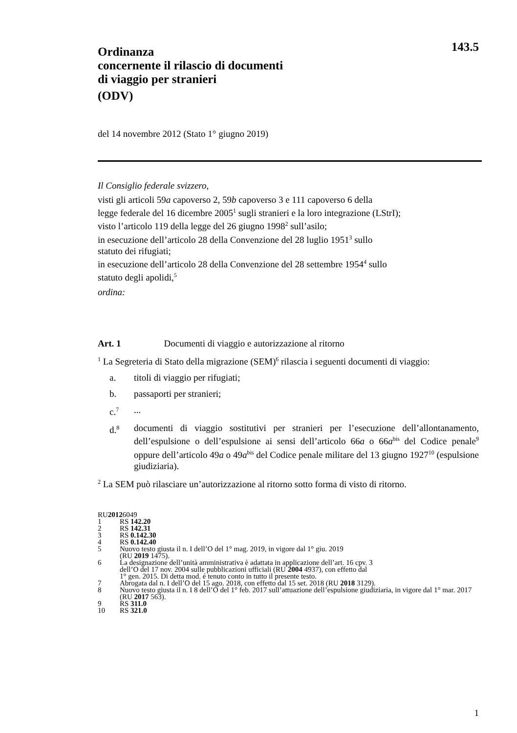143.5
Ordinanza
concernente il rilascio di documenti
di viaggio per stranieri
(ODV)
del 14 novembre 2012 (Stato 1° giugno 2019)
Il Consiglio federale svizzero,
visti gli articoli 59a capoverso 2, 59b capoverso 3 e 111 capoverso 6 della
legge federale del 16 dicembre 2005<sup>1</sup> sugli stranieri e la loro integrazione (LStrI);
visto l’articolo 119 della legge del 26 giugno 1998<sup>2</sup> sull’asilo;
in esecuzione dell’articolo 28 della Convenzione del 28 luglio 1951<sup>3</sup> sullo
statuto dei rifugiati;
in esecuzione dell’articolo 28 della Convenzione del 28 settembre 1954<sup>4</sup> sullo
statuto degli apolidi,<sup>5</sup>
ordina:
Art. 1 Documenti di viaggio e autorizzazione al ritorno
<sup>1</sup> La Segreteria di Stato della migrazione (SEM)<sup>6</sup> rilascia i seguenti documenti di viaggio:
a. titoli di viaggio per rifugiati;
b. passaporti per stranieri;
c.<sup>7</sup>...
d.<sup>8</sup> documenti di viaggio sostitutivi per stranieri per l’esecuzione dell’allontanamento, dell’espulsione o dell’espulsione ai sensi dell’articolo 66a o 66a<sup>bis</sup> del Codice penale<sup>9</sup> oppure dell’articolo 49a o 49a<sup>bis</sup> del Codice penale militare del 13 giugno 1927<sup>10</sup> (espulsione giudiziaria).
<sup>2</sup> La SEM può rilasciare un’autorizzazione al ritorno sotto forma di visto di ritorno.
RU 2012 6049
1 RS 142.20
2 RS 142.31
3 RS 0.142.30
4 RS 0.142.40
5 Nuovo testo giusta il n. I dell’O del 1° mag. 2019, in vigore dal 1° giu. 2019
(RU 2019 1475).
6 La designazione dell’unità amministrativa è adattata in applicazione dell’art. 16 cpv. 3
dell’O del 17 nov. 2004 sulle pubblicazioni ufficiali (RU 2004 4937), con effetto dal
1° gen. 2015. Di detta mod. é tenuto conto in tutto il presente testo.
7 Abrogata dal n. I dell’O del 15 ago. 2018, con effetto dal 15 set. 2018 (RU 2018 3129).
8 Nuovo testo giusta il n. I 8 dell’O del 1° feb. 2017 sull’attuazione dell’espulsione giudiziaria, in vigore dal 1° mar. 2017 (RU 2017 563).
9 RS 311.0
10 RS 321.0
1